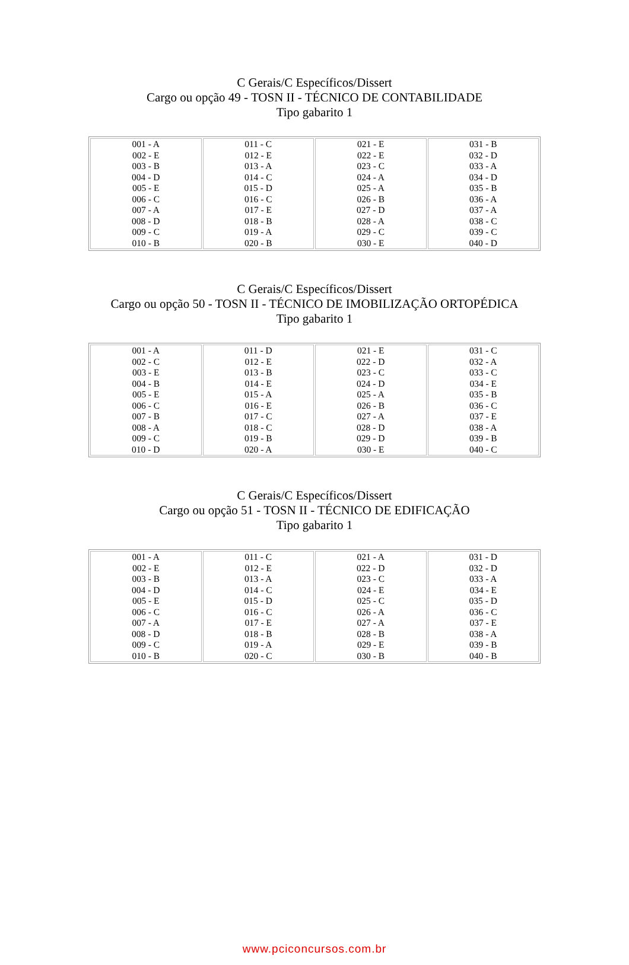C Gerais/C Específicos/Dissert
Cargo ou opção 49 - TOSN II - TÉCNICO DE CONTABILIDADE
Tipo gabarito 1
| 001 - A 002 - E 003 - B 004 - D 005 - E 006 - C 007 - A 008 - D 009 - C 010 - B | 011 - C 012 - E 013 - A 014 - C 015 - D 016 - C 017 - E 018 - B 019 - A 020 - B | 021 - E 022 - E 023 - C 024 - A 025 - A 026 - B 027 - D 028 - A 029 - C 030 - E | 031 - B 032 - D 033 - A 034 - D 035 - B 036 - A 037 - A 038 - C 039 - C 040 - D |
C Gerais/C Específicos/Dissert
Cargo ou opção 50 - TOSN II - TÉCNICO DE IMOBILIZAÇÃO ORTOPÉDICA
Tipo gabarito 1
| 001 - A 002 - C 003 - E 004 - B 005 - E 006 - C 007 - B 008 - A 009 - C 010 - D | 011 - D 012 - E 013 - B 014 - E 015 - A 016 - E 017 - C 018 - C 019 - B 020 - A | 021 - E 022 - D 023 - C 024 - D 025 - A 026 - B 027 - A 028 - D 029 - D 030 - E | 031 - C 032 - A 033 - C 034 - E 035 - B 036 - C 037 - E 038 - A 039 - B 040 - C |
C Gerais/C Específicos/Dissert
Cargo ou opção 51 - TOSN II - TÉCNICO DE EDIFICAÇÃO
Tipo gabarito 1
| 001 - A 002 - E 003 - B 004 - D 005 - E 006 - C 007 - A 008 - D 009 - C 010 - B | 011 - C 012 - E 013 - A 014 - C 015 - D 016 - C 017 - E 018 - B 019 - A 020 - C | 021 - A 022 - D 023 - C 024 - E 025 - C 026 - A 027 - A 028 - B 029 - E 030 - B | 031 - D 032 - D 033 - A 034 - E 035 - D 036 - C 037 - E 038 - A 039 - B 040 - B |
www.pciconcursos.com.br